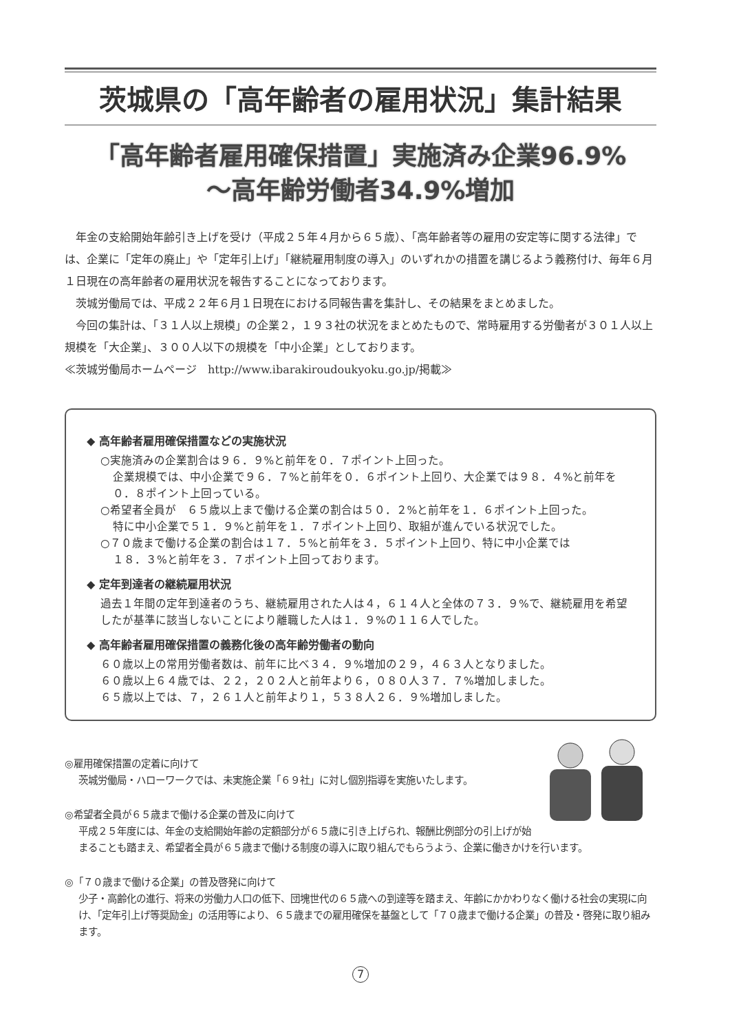茨城県の「高年齢者の雇用状況」集計結果
「高年齢者雇用確保措置」実施済み企業96.9%
～高年齢労働者34.9%増加
年金の支給開始年齢引き上げを受け（平成２５年４月から６５歳）、「高年齢者等の雇用の安定等に関する法律」では、企業に「定年の廃止」や「定年引上げ」「継続雇用制度の導入」のいずれかの措置を講じるよう義務付け、毎年６月１日現在の高年齢者の雇用状況を報告することになっております。
茨城労働局では、平成２２年６月１日現在における同報告書を集計し、その結果をまとめました。
今回の集計は、「３１人以上規模」の企業２，１９３社の状況をまとめたもので、常時雇用する労働者が３０１人以上規模を「大企業」、３００人以下の規模を「中小企業」としております。
≪茨城労働局ホームページ　http://www.ibarakiroudoukyoku.go.jp/掲載≫
◆ 高年齢者雇用確保措置などの実施状況
○実施済みの企業割合は９６．９%と前年を０．７ポイント上回った。
企業規模では、中小企業で９６．７%と前年を０．６ポイント上回り、大企業では９８．４%と前年を０．８ポイント上回っている。
○希望者全員が　６５歳以上まで働ける企業の割合は５０．２%と前年を１．６ポイント上回った。
特に中小企業で５１．９%と前年を１．７ポイント上回り、取組が進んでいる状況でした。
○７０歳まで働ける企業の割合は１７．５%と前年を３．５ポイント上回り、特に中小企業では
１８．３%と前年を３．７ポイント上回っております。
◆ 定年到達者の継続雇用状況
過去１年間の定年到達者のうち、継続雇用された人は４，６１４人と全体の７３．９%で、継続雇用を希望したが基準に該当しないことにより離職した人は１．９%の１１６人でした。
◆ 高年齢者雇用確保措置の義務化後の高年齢労働者の動向
６０歳以上の常用労働者数は、前年に比べ３４．９%増加の２９，４６３人となりました。
６０歳以上６４歳では、２２，２０２人と前年より６，０８０人３７．７%増加しました。
６５歳以上では、７，２６１人と前年より１，５３８人２６．９%増加しました。
◎雇用確保措置の定着に向けて
茨城労働局・ハローワークでは、未実施企業「６９社」に対し個別指導を実施いたします。
◎希望者全員が６５歳まで働ける企業の普及に向けて
平成２５年度には、年金の支給開始年齢の定額部分が６５歳に引き上げられ、報酬比例部分の引上げが始まることも踏まえ、希望者全員が６５歳まで働ける制度の導入に取り組んでもらうよう、企業に働きかけを行います。
◎「７０歳まで働ける企業」の普及啓発に向けて
少子・高齢化の進行、将来の労働力人口の低下、団塊世代の６５歳への到達等を踏まえ、年齢にかかわりなく働ける社会の実現に向け、「定年引上げ等奨励金」の活用等により、６５歳までの雇用確保を基盤として「７０歳まで働ける企業」の普及・啓発に取り組みます。
7